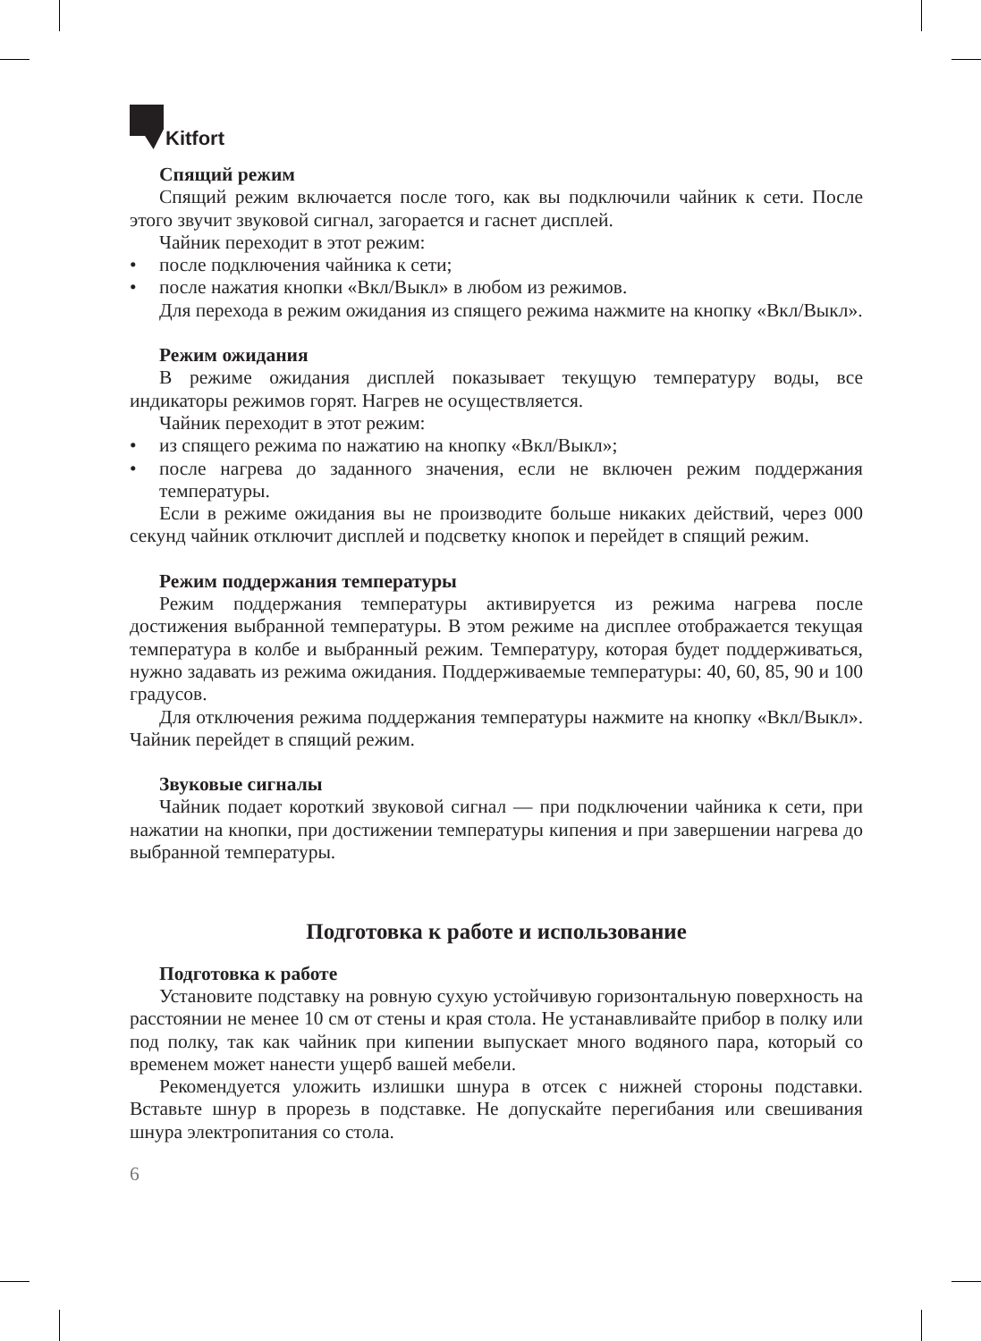Kitfort
Спящий режим
Спящий режим включается после того, как вы подключили чайник к сети. После этого звучит звуковой сигнал, загорается и гаснет дисплей.
Чайник переходит в этот режим:
• после подключения чайника к сети;
• после нажатия кнопки «Вкл/Выкл» в любом из режимов.
Для перехода в режим ожидания из спящего режима нажмите на кнопку «Вкл/Выкл».
Режим ожидания
В режиме ожидания дисплей показывает текущую температуру воды, все индикаторы режимов горят. Нагрев не осуществляется.
Чайник переходит в этот режим:
• из спящего режима по нажатию на кнопку «Вкл/Выкл»;
• после нагрева до заданного значения, если не включен режим поддержания температуры.
Если в режиме ожидания вы не производите больше никаких действий, через 000 секунд чайник отключит дисплей и подсветку кнопок и перейдет в спящий режим.
Режим поддержания температуры
Режим поддержания температуры активируется из режима нагрева после достижения выбранной температуры. В этом режиме на дисплее отображается текущая температура в колбе и выбранный режим. Температуру, которая будет поддерживаться, нужно задавать из режима ожидания. Поддерживаемые температуры: 40, 60, 85, 90 и 100 градусов.
Для отключения режима поддержания температуры нажмите на кнопку «Вкл/Выкл». Чайник перейдет в спящий режим.
Звуковые сигналы
Чайник подает короткий звуковой сигнал — при подключении чайника к сети, при нажатии на кнопки, при достижении температуры кипения и при завершении нагрева до выбранной температуры.
Подготовка к работе и использование
Подготовка к работе
Установите подставку на ровную сухую устойчивую горизонтальную поверхность на расстоянии не менее 10 см от стены и края стола. Не устанавливайте прибор в полку или под полку, так как чайник при кипении выпускает много водяного пара, который со временем может нанести ущерб вашей мебели.
Рекомендуется уложить излишки шнура в отсек с нижней стороны подставки. Вставьте шнур в прорезь в подставке. Не допускайте перегибания или свешивания шнура электропитания со стола.
6